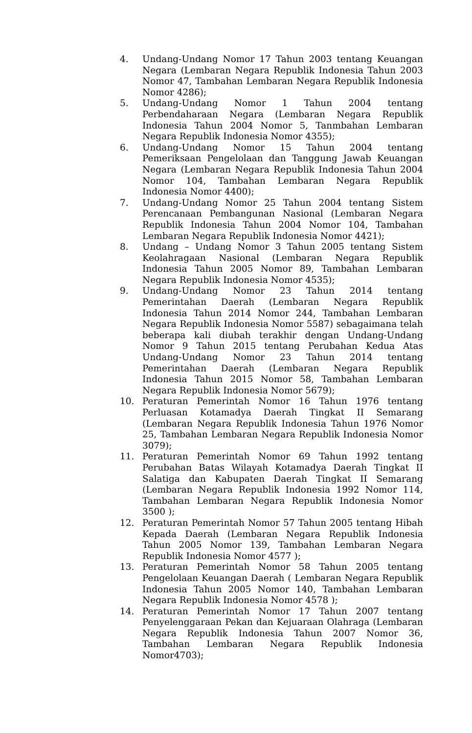4. Undang-Undang Nomor 17 Tahun 2003 tentang Keuangan Negara (Lembaran Negara Republik Indonesia Tahun 2003 Nomor 47, Tambahan Lembaran Negara Republik Indonesia Nomor 4286);
5. Undang-Undang Nomor 1 Tahun 2004 tentang Perbendaharaan Negara (Lembaran Negara Republik Indonesia Tahun 2004 Nomor 5, Tanmbahan Lembaran Negara Republik Indonesia Nomor 4355);
6. Undang-Undang Nomor 15 Tahun 2004 tentang Pemeriksaan Pengelolaan dan Tanggung Jawab Keuangan Negara (Lembaran Negara Republik Indonesia Tahun 2004 Nomor 104, Tambahan Lembaran Negara Republik Indonesia Nomor 4400);
7. Undang-Undang Nomor 25 Tahun 2004 tentang Sistem Perencanaan Pembangunan Nasional (Lembaran Negara Republik Indonesia Tahun 2004 Nomor 104, Tambahan Lembaran Negara Republik Indonesia Nomor 4421);
8. Undang – Undang Nomor 3 Tahun 2005 tentang Sistem Keolahragaan Nasional (Lembaran Negara Republik Indonesia Tahun 2005 Nomor 89, Tambahan Lembaran Negara Republik Indonesia Nomor 4535);
9. Undang-Undang Nomor 23 Tahun 2014 tentang Pemerintahan Daerah (Lembaran Negara Republik Indonesia Tahun 2014 Nomor 244, Tambahan Lembaran Negara Republik Indonesia Nomor 5587) sebagaimana telah beberapa kali diubah terakhir dengan Undang-Undang Nomor 9 Tahun 2015 tentang Perubahan Kedua Atas Undang-Undang Nomor 23 Tahun 2014 tentang Pemerintahan Daerah (Lembaran Negara Republik Indonesia Tahun 2015 Nomor 58, Tambahan Lembaran Negara Republik Indonesia Nomor 5679);
10. Peraturan Pemerintah Nomor 16 Tahun 1976 tentang Perluasan Kotamadya Daerah Tingkat II Semarang (Lembaran Negara Republik Indonesia Tahun 1976 Nomor 25, Tambahan Lembaran Negara Republik Indonesia Nomor 3079);
11. Peraturan Pemerintah Nomor 69 Tahun 1992 tentang Perubahan Batas Wilayah Kotamadya Daerah Tingkat II Salatiga dan Kabupaten Daerah Tingkat II Semarang (Lembaran Negara Republik Indonesia 1992 Nomor 114, Tambahan Lembaran Negara Republik Indonesia Nomor 3500 );
12. Peraturan Pemerintah Nomor 57 Tahun 2005 tentang Hibah Kepada Daerah (Lembaran Negara Republik Indonesia Tahun 2005 Nomor 139, Tambahan Lembaran Negara Republik Indonesia Nomor 4577 );
13. Peraturan Pemerintah Nomor 58 Tahun 2005 tentang Pengelolaan Keuangan Daerah ( Lembaran Negara Republik Indonesia Tahun 2005 Nomor 140, Tambahan Lembaran Negara Republik Indonesia Nomor 4578 );
14. Peraturan Pemerintah Nomor 17 Tahun 2007 tentang Penyelenggaraan Pekan dan Kejuaraan Olahraga (Lembaran Negara Republik Indonesia Tahun 2007 Nomor 36, Tambahan Lembaran Negara Republik Indonesia Nomor4703);